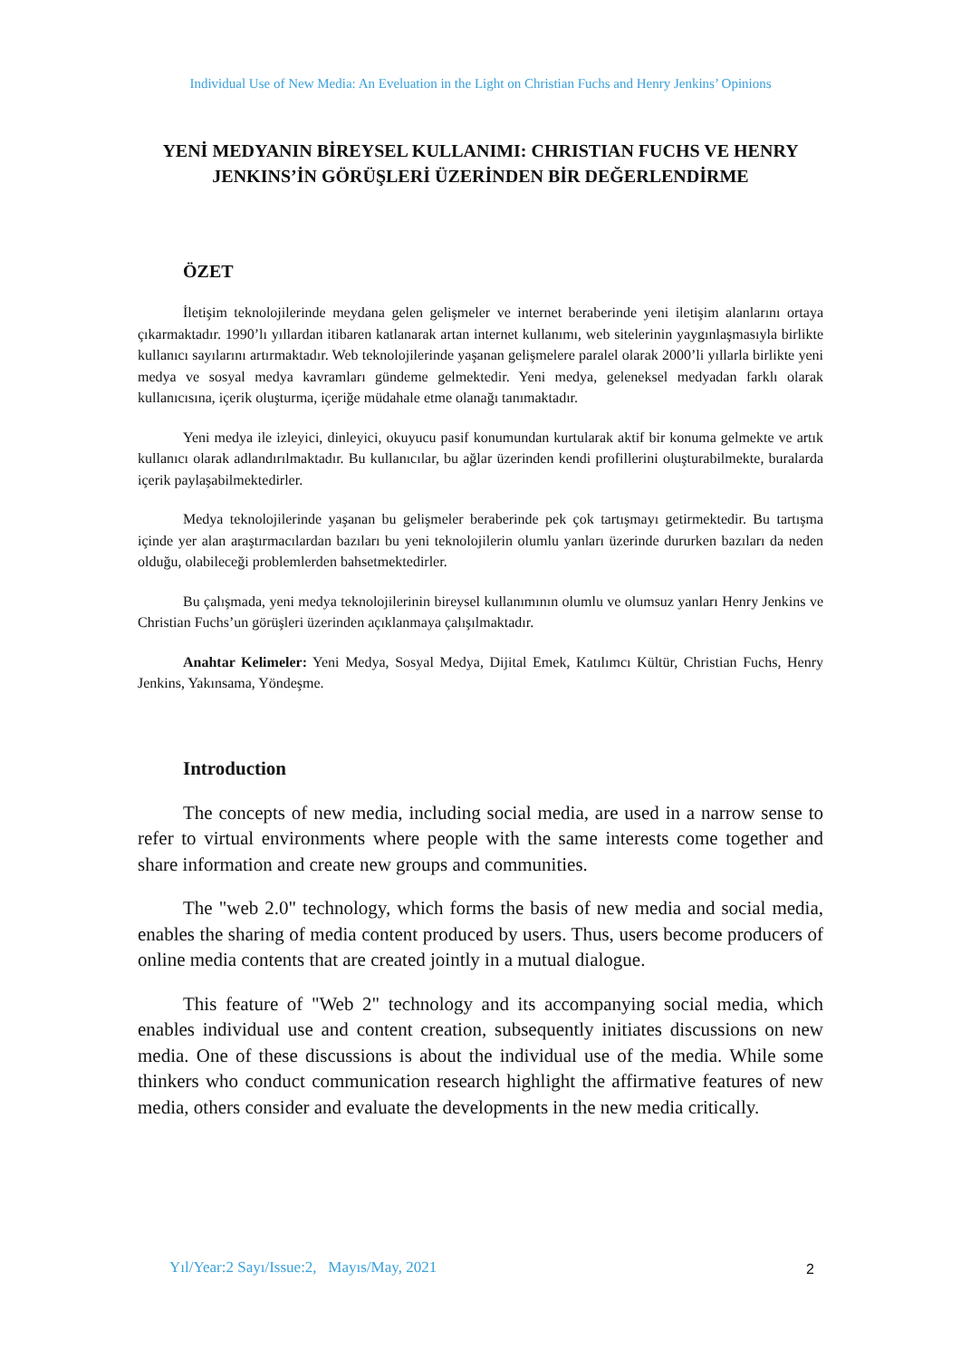Individual Use of New Media: An Eveluation in the Light on Christian Fuchs and Henry Jenkins’ Opinions
YENİ MEDYANIN BİREYSEL KULLANIMI: CHRISTIAN FUCHS VE HENRY JENKINS’İN GÖRÜŞLERİ ÜZERİNDEN BİR DEĞERLENDİRME
ÖZET
İletişim teknolojilerinde meydana gelen gelişmeler ve internet beraberinde yeni iletişim alanlarını ortaya çıkarmaktadır. 1990’lı yıllardan itibaren katlanarak artan internet kullanımı, web sitelerinin yaygınlaşmasıyla birlikte kullanıcı sayılarını artırmaktadır. Web teknolojilerinde yaşanan gelişmelere paralel olarak 2000’li yıllarla birlikte yeni medya ve sosyal medya kavramları gündeme gelmektedir. Yeni medya, geleneksel medyadan farklı olarak kullanıcısına, içerik oluşturma, içeriğe müdahale etme olanağı tanımaktadır.
Yeni medya ile izleyici, dinleyici, okuyucu pasif konumundan kurtularak aktif bir konuma gelmekte ve artık kullanıcı olarak adlandırılmaktadır. Bu kullanıcılar, bu ağlar üzerinden kendi profillerini oluşturabilmekte, buralarda içerik paylaşabilmektedirler.
Medya teknolojilerinde yaşanan bu gelişmeler beraberinde pek çok tartışmayı getirmektedir. Bu tartışma içinde yer alan araştırmacılardan bazıları bu yeni teknolojilerin olumlu yanları üzerinde dururken bazıları da neden olduğu, olabileceği problemlerden bahsetmektedirler.
Bu çalışmada, yeni medya teknolojilerinin bireysel kullanımının olumlu ve olumsuz yanları Henry Jenkins ve Christian Fuchs’un görüşleri üzerinden açıklanmaya çalışılmaktadır.
Anahtar Kelimeler: Yeni Medya, Sosyal Medya, Dijital Emek, Katılımcı Kültür, Christian Fuchs, Henry Jenkins, Yakınsama, Yöndeşme.
Introduction
The concepts of new media, including social media, are used in a narrow sense to refer to virtual environments where people with the same interests come together and share information and create new groups and communities.
The "web 2.0" technology, which forms the basis of new media and social media, enables the sharing of media content produced by users. Thus, users become producers of online media contents that are created jointly in a mutual dialogue.
This feature of "Web 2" technology and its accompanying social media, which enables individual use and content creation, subsequently initiates discussions on new media. One of these discussions is about the individual use of the media. While some thinkers who conduct communication research highlight the affirmative features of new media, others consider and evaluate the developments in the new media critically.
Yıl/Year:2 Sayı/Issue:2, Mayıs/May, 2021
2